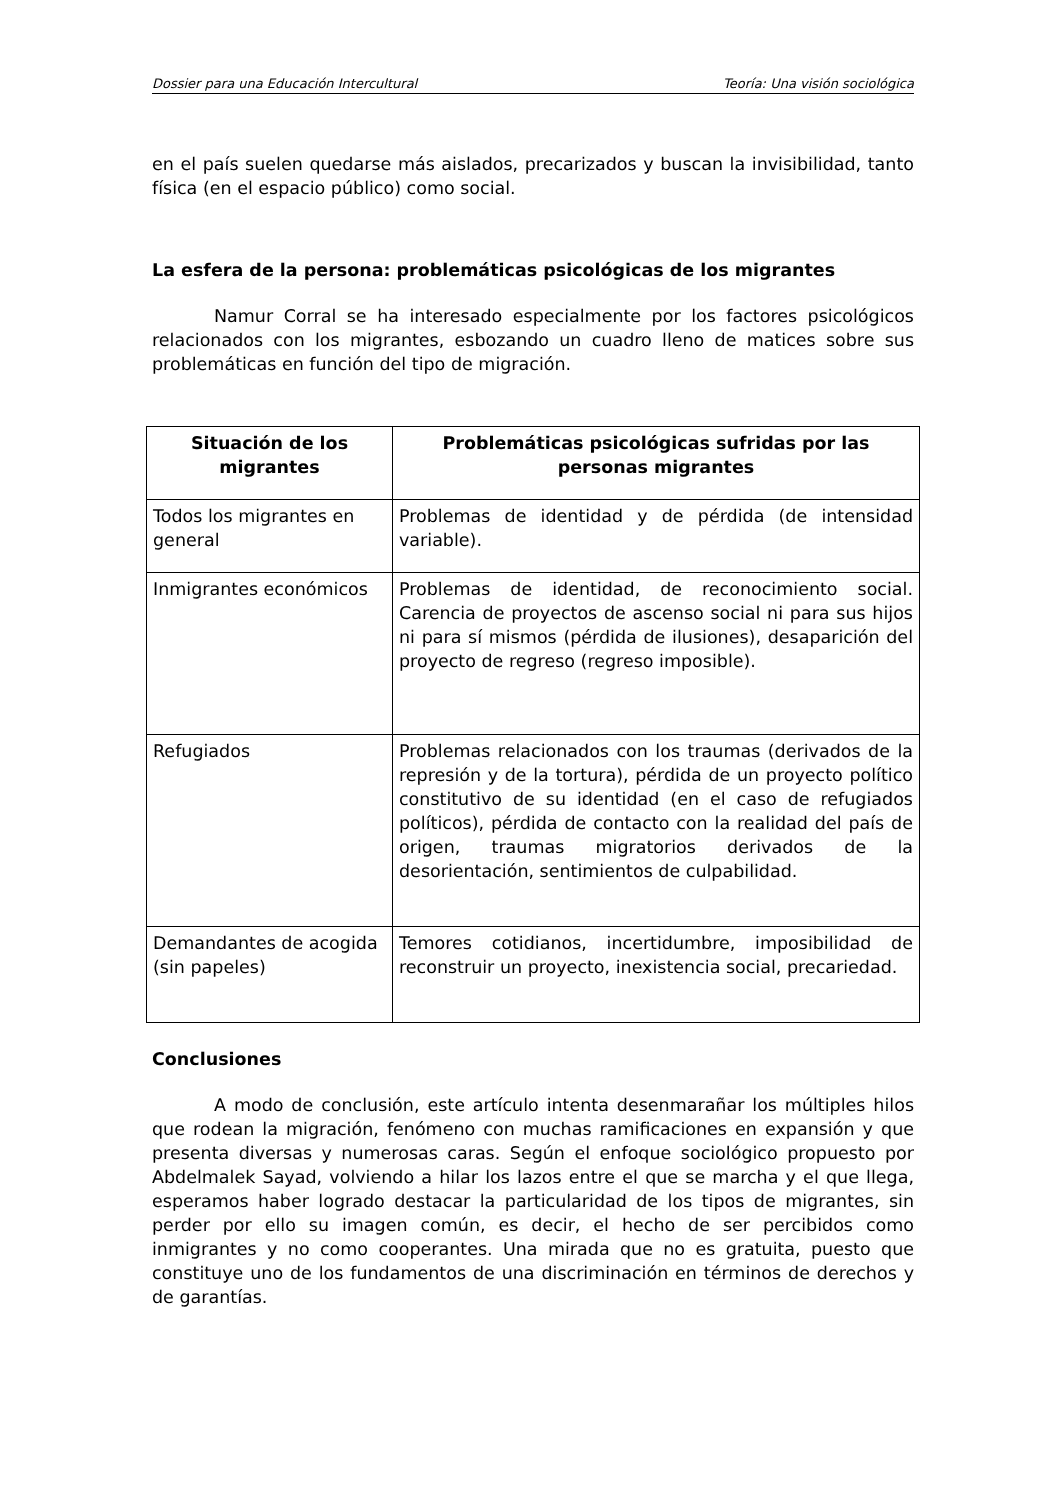Dossier para una Educación Intercultural Teoría: Una visión sociológica
en el país suelen quedarse más aislados, precarizados y buscan la invisibilidad, tanto física (en el espacio público) como social.
La esfera de la persona: problemáticas psicológicas de los migrantes
Namur Corral se ha interesado especialmente por los factores psicológicos relacionados con los migrantes, esbozando un cuadro lleno de matices sobre sus problemáticas en función del tipo de migración.
| Situación de los migrantes | Problemáticas psicológicas sufridas por las personas migrantes |
| --- | --- |
| Todos los migrantes en general | Problemas de identidad y de pérdida (de intensidad variable). |
| Inmigrantes económicos | Problemas de identidad, de reconocimiento social. Carencia de proyectos de ascenso social ni para sus hijos ni para sí mismos (pérdida de ilusiones), desaparición del proyecto de regreso (regreso imposible). |
| Refugiados | Problemas relacionados con los traumas (derivados de la represión y de la tortura), pérdida de un proyecto político constitutivo de su identidad (en el caso de refugiados políticos), pérdida de contacto con la realidad del país de origen, traumas migratorios derivados de la desorientación, sentimientos de culpabilidad. |
| Demandantes de acogida (sin papeles) | Temores cotidianos, incertidumbre, imposibilidad de reconstruir un proyecto, inexistencia social, precariedad. |
Conclusiones
A modo de conclusión, este artículo intenta desenmarañar los múltiples hilos que rodean la migración, fenómeno con muchas ramificaciones en expansión y que presenta diversas y numerosas caras. Según el enfoque sociológico propuesto por Abdelmalek Sayad, volviendo a hilar los lazos entre el que se marcha y el que llega, esperamos haber logrado destacar la particularidad de los tipos de migrantes, sin perder por ello su imagen común, es decir, el hecho de ser percibidos como inmigrantes y no como cooperantes. Una mirada que no es gratuita, puesto que constituye uno de los fundamentos de una discriminación en términos de derechos y de garantías.